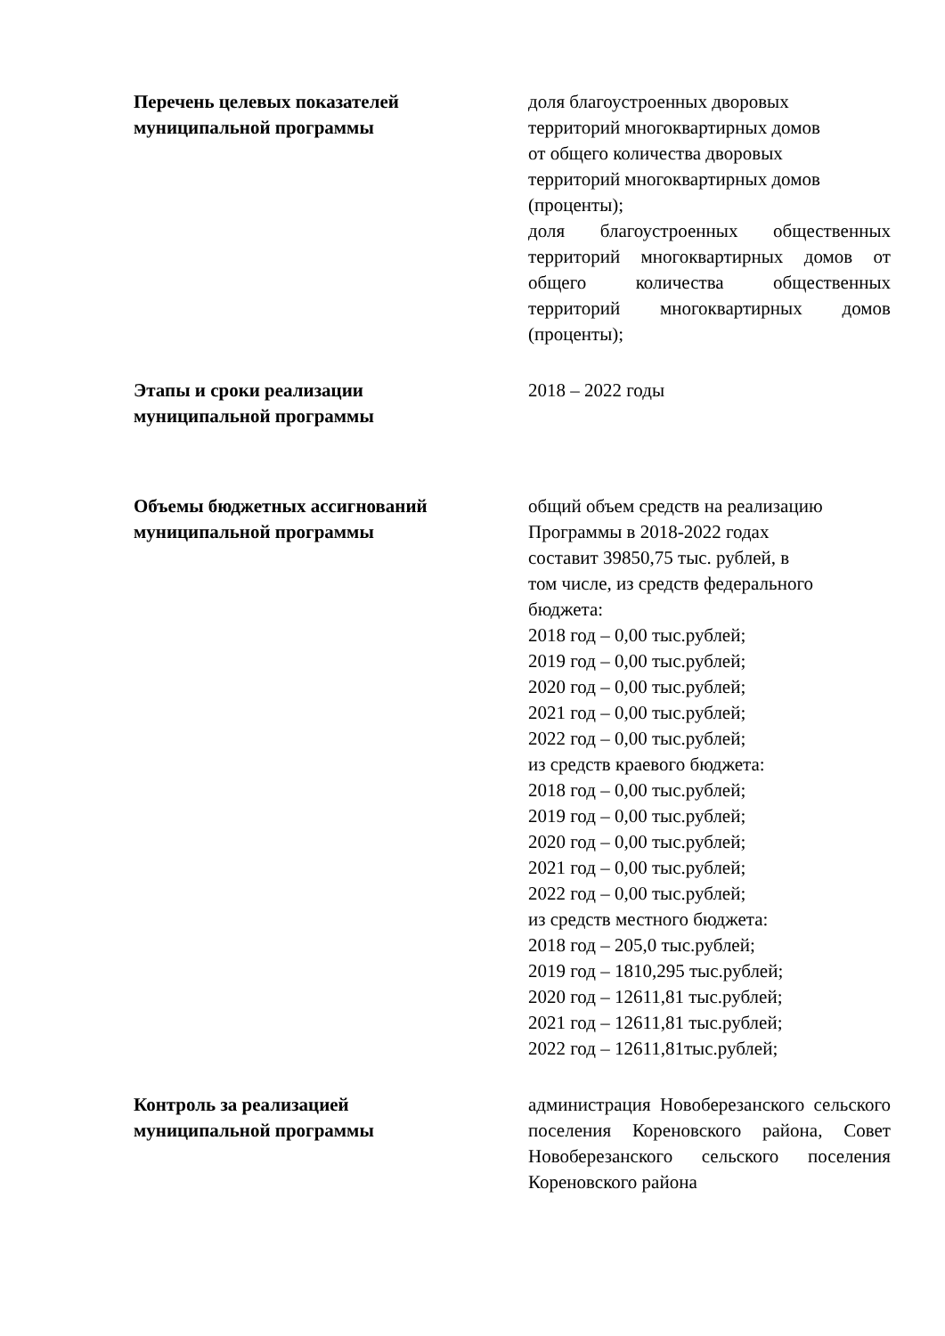| Перечень целевых показателей муниципальной программы | доля благоустроенных дворовых территорий многоквартирных домов от общего количества дворовых территорий многоквартирных домов (проценты); доля благоустроенных общественных территорий многоквартирных домов от общего количества общественных территорий многоквартирных домов (проценты); |
| Этапы и сроки реализации муниципальной программы | 2018 – 2022 годы |
| Объемы бюджетных ассигнований муниципальной программы | общий объем средств на реализацию Программы в 2018-2022 годах составит 39850,75 тыс. рублей, в том числе, из средств федерального бюджета: 2018 год – 0,00 тыс.рублей; 2019 год – 0,00 тыс.рублей; 2020 год – 0,00 тыс.рублей; 2021 год – 0,00 тыс.рублей; 2022 год – 0,00 тыс.рублей; из средств краевого бюджета: 2018 год – 0,00 тыс.рублей; 2019 год – 0,00 тыс.рублей; 2020 год – 0,00 тыс.рублей; 2021 год – 0,00 тыс.рублей; 2022 год – 0,00 тыс.рублей; из средств местного бюджета: 2018 год – 205,0 тыс.рублей; 2019 год – 1810,295 тыс.рублей; 2020 год – 12611,81 тыс.рублей; 2021 год – 12611,81 тыс.рублей; 2022 год – 12611,81тыс.рублей; |
| Контроль за реализацией муниципальной программы | администрация Новоберезанского сельского поселения Кореновского района, Совет Новоберезанского сельского поселения Кореновского района |